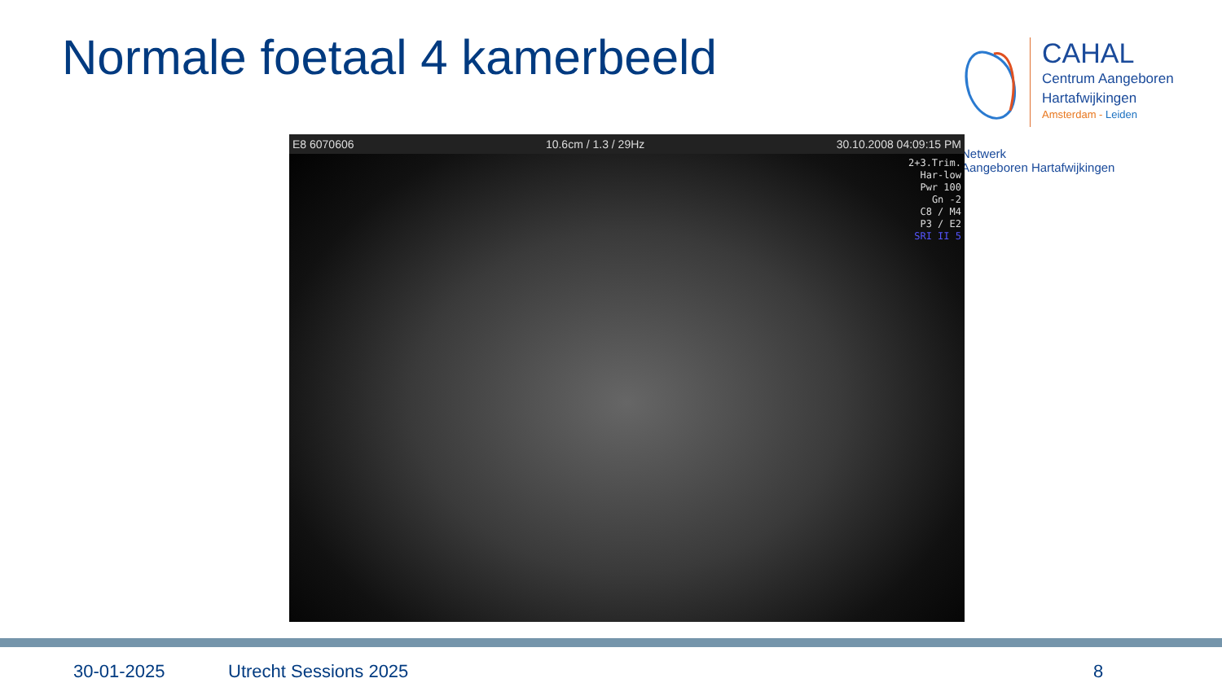Normale foetaal 4 kamerbeeld
CAHAL
Centrum Aangeboren
Hartafwijkingen
Amsterdam - Leiden
Netwerk
Aangeboren Hartafwijkingen
E8 6070606 10.6cm / 1.3 / 29Hz 30.10.2008 04:09:15 PM
2+3.Trim.
Har-low
Pwr 100
Gn -2
C8 / M4
P3 / E2
SRI II 5
30-01-2025 Utrecht Sessions 2025 8